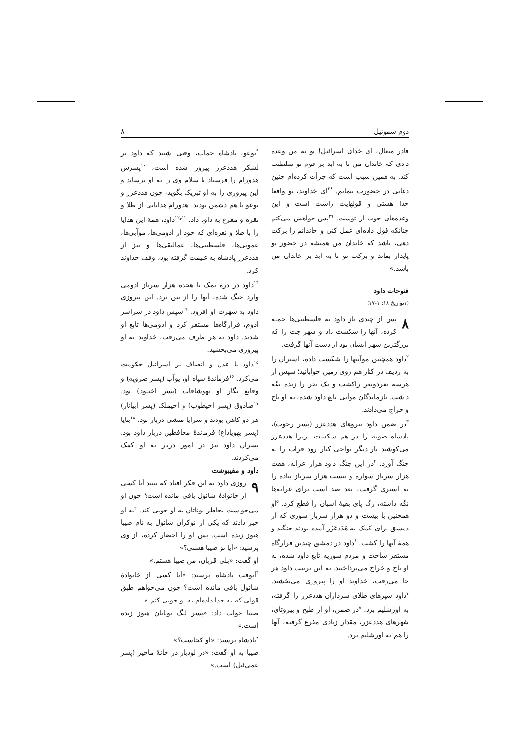دوم سموئیل ۸
قادر متعال، ای خدای اسرائیل! تو به من وعده دادی که خاندان من تا به ابد بر قوم تو سلطنت کند. به همین سبب است که جرأت کرده‌ام چنین دعایی در حضورت بنمایم. <sup>۲۸</sup>ای خداوند، تو واقعا خدا هستی و قولهایت راست است و این وعده‌های خوب از توست. <sup>۲۹</sup>پس خواهش می‌کنم چنانکه قول داده‌ای عمل کنی و خاندانم را برکت دهی، باشد که خاندان من همیشه در حضور تو پایدار بماند و برکت تو تا به ابد بر خاندان من باشد.»
فتوحات داود
(۱تواریخ ۱۸: ۱-۱۷)
۸ پس از چندی باز داود به فلسطینی‌ها حمله کرده، آنها را شکست داد و شهر جت را که بزرگترین شهر ایشان بود از دست آنها گرفت.
<sup>۲</sup> داود همچنین موآبیها را شکست داده، اسیران را به ردیف در کنار هم روی زمین خوابانید؛ سپس از هرسه نفردونفر راکشت و یک نفر را زنده نگه داشت. بازماندگان موآبی تابع داود شده، به او باج و خراج می‌دادند.
<sup>۳</sup> در ضمن داود نیروهای هددعزر (پسر رحوب)، پادشاه صوبه را در هم شکست، زیرا هددعزر می‌کوشید بار دیگر نواحی کنار رود فرات را به چنگ آورد. <sup>۴</sup>در این جنگ داود هزار عرابه، هفت هزار سرباز سواره و بیست هزار سرباز پیاده را به اسیری گرفت، بعد صد اسب برای عرابه‌ها نگه داشته، رگ پای بقیهٔ اسبان را قطع کرد. <sup>۵</sup>او همچنین با بیست و دو هزار سرباز سوری که از دمشق برای کمک به هَدَدعَزَر آمده بودند جنگید و همهٔ آنها را کشت. <sup>۶</sup>داود در دمشق چندین قرارگاه مستقر ساخت و مردم سوریه تابع داود شده، به او باج و خراج می‌پرداختند. به این ترتیب داود هر جا می‌رفت، خداوند او را پیروزی می‌بخشید. <sup>۷</sup>داود سپرهای طلای سرداران هددعزر را گرفته، به اورشلیم برد. <sup>۸</sup>در ضمن، او از طبح و بیروتای، شهرهای هددعزر، مقدار زیادی مفرغ گرفته، آنها را هم به اورشلیم برد.
<sup>۹</sup> توعو، پادشاه حمات، وقتی شنید که داود بر لشکر هددعزر پیروز شده است، <sup>۱۰</sup>پسرش هدورام را فرستاد تا سلام وی را به او برساند و این پیروزی را به او تبریک بگوید، چون هددعزر و توعو با هم دشمن بودند. هدورام هدایایی از طلا و نقره و مفرغ به داود داد. <sup>۱۱و۱۲</sup>داود، همهٔ این هدایا را با طلا و نقره‌ای که خود از ادومی‌ها، موآبی‌ها، عمونی‌ها، فلسطینی‌ها، عمالیقی‌ها و نیز از هددعزر پادشاه به غنیمت گرفته بود، وقف خداوند کرد.
<sup>۱۳</sup> داود در درهٔ نمک با هجده هزار سرباز ادومی وارد جنگ شده، آنها را از بین برد. این پیروزی داود به شهرت او افزود. <sup>۱۴</sup>سپس داود در سراسر ادوم، قرارگاه‌ها مستقر کرد و ادومی‌ها تابع او شدند. داود به هر طرف می‌رفت، خداوند به او پیروزی می‌بخشید.
<sup>۱۵</sup> داود با عدل و انصاف بر اسرائیل حکومت می‌کرد. <sup>۱۶</sup>فرماندهٔ سپاه او، یوآب (پسر صرویه) و وقایع نگار او یهوشافات (پسر اخیلود) بود. <sup>۱۷</sup>صادوق (پسر اخیطوب) و اخیملک (پسر ابیاتار) هر دو کاهن بودند و سرایا منشی دربار بود. <sup>۱۸</sup>بنایا (پسر یهویاداع) فرماندهٔ محافظین دربار داود بود. پسران داود نیز در امور دربار به او کمک می‌کردند.
داود و مفیبوشت
۹ روزی داود به این فکر افتاد که ببیند آیا کسی از خانوادهٔ شائول باقی مانده است؟ چون او می‌خواست بخاطر یوناتان به او خوبی کند. <sup>۲</sup>به او خبر دادند که یکی از نوکران شائول به نام صیبا هنوز زنده است. پس او را احضار کرده، از وی پرسید: «آیا تو صیبا هستی؟»
او گفت: «بلی قربان، من صیبا هستم.»
<sup>۳</sup> آنوقت پادشاه پرسید: «آیا کسی از خانوادهٔ شائول باقی مانده است؟ چون می‌خواهم طبق قولی که به خدا داده‌ام به او خوبی کنم.»
صیبا جواب داد: «پسر لنگ یوناتان هنوز زنده است.»
<sup>۴</sup> پادشاه پرسید: «او کجاست؟»
صیبا به او گفت: «در لودبار در خانهٔ ماخیر (پسر عمی‌ئیل) است.»